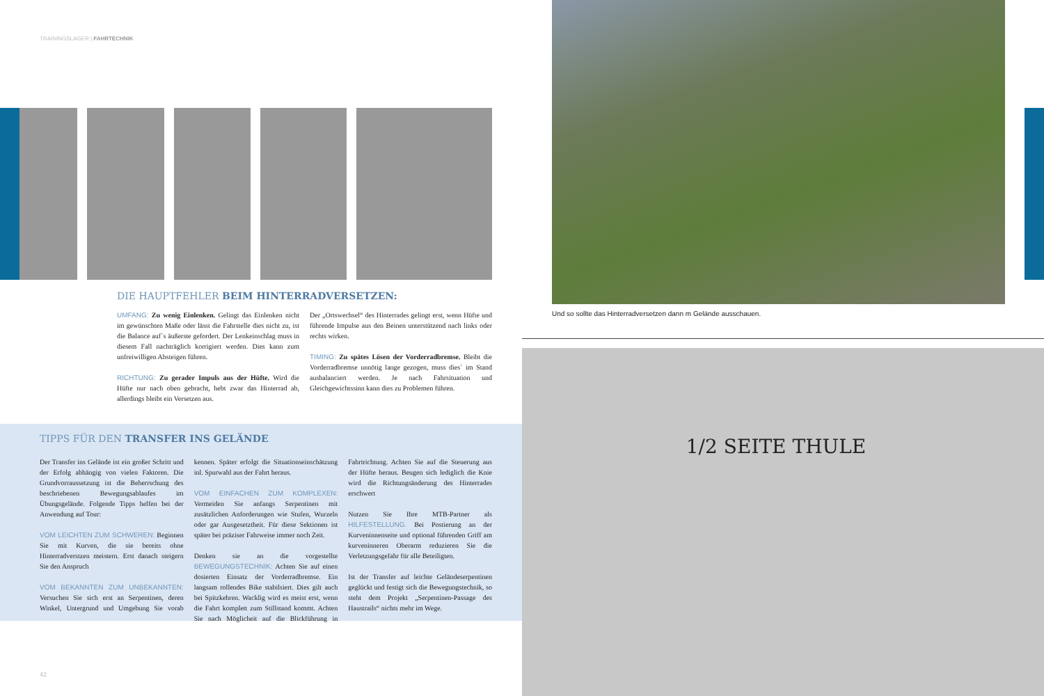TRAININGSLAGER | FAHRTECHNIK
DIE HAUPTFEHLER BEIM HINTERRADVERSETZEN:
UMFANG: Zu wenig Einlenken. Gelingt das Einlenken nicht im gewünschten Maße oder lässt die Fahrstelle dies nicht zu, ist die Balance auf´s äußerste gefordert. Der Lenkeinschlag muss in diesem Fall nachträglich korrigiert werden. Dies kann zum unfreiwilligen Absteigen führen.
RICHTUNG: Zu gerader Impuls aus der Hüfte. Wird die Hüfte nur nach oben gebracht, hebt zwar das Hinterrad ab, allerdings bleibt ein Versetzen aus.
Der „Ortswechsel“ des Hinterrades gelingt erst, wenn Hüfte und führende Impulse aus den Beinen unterstützend nach links oder rechts wirken.
TIMING: Zu spätes Lösen der Vorderradbremse. Bleibt die Vorderradbremse unnötig lange gezogen, muss dies` im Stand ausbalanciert werden. Je nach Fahrsituation und Gleichgewichtssinn kann dies zu Problemen führen.
TIPPS FÜR DEN TRANSFER INS GELÄNDE
Der Transfer ins Gelände ist ein großer Schritt und der Erfolg abhängig von vielen Faktoren. Die Grundvorraussetzung ist die Beherrschung des beschriebenen Bewegungsablaufes im Übungsgelände. Folgende Tipps helfen bei der Anwendung auf Tour:
VOM LEICHTEN ZUM SCHWEREN: Beginnen Sie mit Kurven, die sie bereits ohne Hinterradverstzen meistern. Erst danach steigern Sie den Anspruch
VOM BEKANNTEN ZUM UNBEKANNTEN: Versuchen Sie sich erst an Serpentinen, deren Winkel, Untergrund und Umgebung Sie vorab kennen. Später erfolgt die Situationseinschätzung inl. Spurwahl aus der Fahrt heraus.
VOM EINFACHEN ZUM KOMPLEXEN: Vermeiden Sie anfangs Serpentinen mit zusätzlichen Anforderungen wie Stufen, Wurzeln oder gar Ausgesetztheit. Für diese Sektionen ist später bei präziser Fahrweise immer noch Zeit.
Denken sie an die vorgestellte BEWEGUNGSTECHNIK: Achten Sie auf einen dosierten Einsatz der Vorderradbremse. Ein langsam rollendes Bike stabilsiert. Dies gilt auch bei Spitzkehren. Wacklig wird es meist erst, wenn die Fahrt komplett zum Stillstand kommt. Achten Sie nach Möglicheit auf die Blickführung in Fahrtrichtung. Achten Sie auf die Steuerung aus der Hüfte heraus. Beugen sich lediglich die Knie wird die Richtungsänderung des Hinterrades erschwert
Nutzen Sie Ihre MTB-Partner als HILFESTELLUNG. Bei Postierung an der Kurveninnenseite und optional führenden Griff am kurveninneren Oberarm reduzieren Sie die Verletzungsgefahr für alle Beteiligten.
Ist der Transfer auf leichte Geländeserpentinen geglückt und festigt sich die Bewegungstechnik, so steht dem Projekt „Serpentinen-Passage des Haustrails“ nichts mehr im Wege.
42
Und so sollte das Hinterradversetzen dann m Gelände ausschauen.
1/2 SEITE THULE